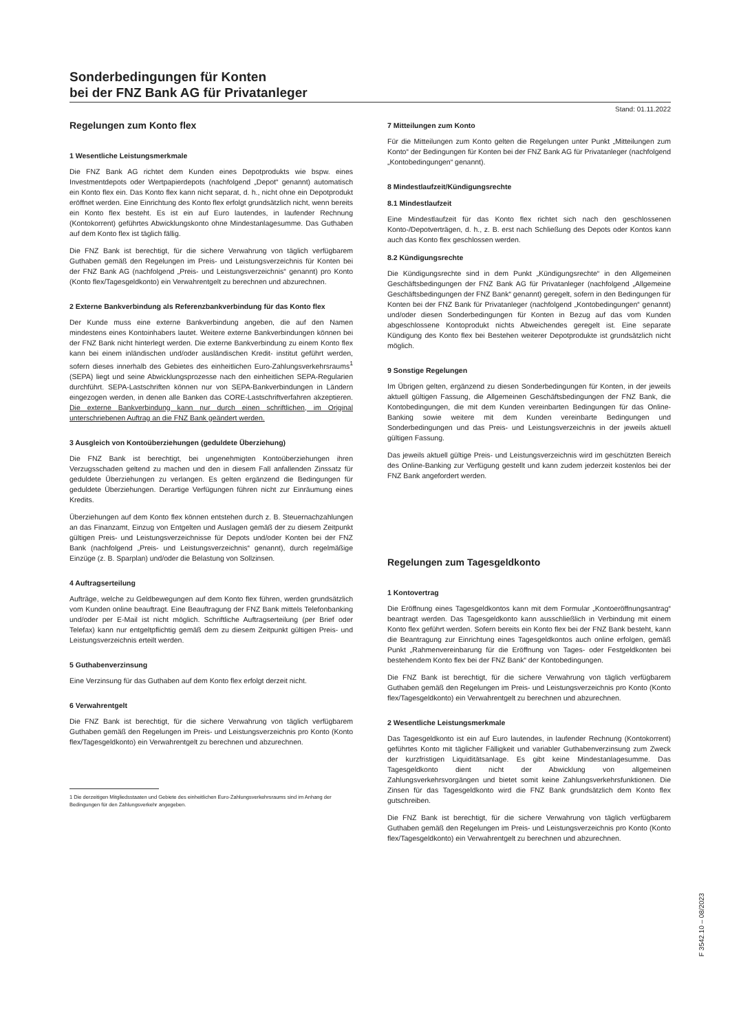Sonderbedingungen für Konten
bei der FNZ Bank AG für Privatanleger
Stand: 01.11.2022
Regelungen zum Konto flex
1 Wesentliche Leistungsmerkmale
Die FNZ Bank AG richtet dem Kunden eines Depotprodukts wie bspw. eines Investmentdepots oder Wertpapierdepots (nachfolgend „Depot“ genannt) automatisch ein Konto flex ein. Das Konto flex kann nicht separat, d. h., nicht ohne ein Depotprodukt eröffnet werden. Eine Einrichtung des Konto flex erfolgt grundsätzlich nicht, wenn bereits ein Konto flex besteht. Es ist ein auf Euro lautendes, in laufender Rechnung (Kontokorrent) geführtes Abwicklungskonto ohne Mindestanlagesumme. Das Guthaben auf dem Konto flex ist täglich fällig.
Die FNZ Bank ist berechtigt, für die sichere Verwahrung von täglich verfügbarem Guthaben gemäß den Regelungen im Preis- und Leistungsverzeichnis für Konten bei der FNZ Bank AG (nachfolgend „Preis- und Leistungsverzeichnis“ genannt) pro Konto (Konto flex/Tagesgeldkonto) ein Verwahrentgelt zu berechnen und abzurechnen.
2 Externe Bankverbindung als Referenzbankverbindung für das Konto flex
Der Kunde muss eine externe Bankverbindung angeben, die auf den Namen mindestens eines Kontoinhabers lautet. Weitere externe Bankverbindungen können bei der FNZ Bank nicht hinterlegt werden. Die externe Bankverbindung zu einem Konto flex kann bei einem inländischen und/oder ausländischen Kredit- institut geführt werden, sofern dieses innerhalb des Gebietes des einheitlichen Euro-Zahlungsverkehrsraums<sup>1</sup> (SEPA) liegt und seine Abwicklungsprozesse nach den einheitlichen SEPA-Regularien durchführt. SEPA-Lastschriften können nur von SEPA-Bankverbindungen in Ländern eingezogen werden, in denen alle Banken das CORE-Lastschriftverfahren akzeptieren. Die externe Bankverbindung kann nur durch einen schriftlichen, im Original unterschriebenen Auftrag an die FNZ Bank geändert werden.
3 Ausgleich von Kontoüberziehungen (geduldete Überziehung)
Die FNZ Bank ist berechtigt, bei ungenehmigten Kontoüberziehungen ihren Verzugsschaden geltend zu machen und den in diesem Fall anfallenden Zinssatz für geduldete Überziehungen zu verlangen. Es gelten ergänzend die Bedingungen für geduldete Überziehungen. Derartige Verfügungen führen nicht zur Einräumung eines Kredits.
Überziehungen auf dem Konto flex können entstehen durch z. B. Steuernachzahlungen an das Finanzamt, Einzug von Entgelten und Auslagen gemäß der zu diesem Zeitpunkt gültigen Preis- und Leistungsverzeichnisse für Depots und/oder Konten bei der FNZ Bank (nachfolgend „Preis- und Leistungsverzeichnis“ genannt), durch regelmäßige Einzüge (z. B. Sparplan) und/oder die Belastung von Sollzinsen.
4 Auftragserteilung
Aufträge, welche zu Geldbewegungen auf dem Konto flex führen, werden grundsätzlich vom Kunden online beauftragt. Eine Beauftragung der FNZ Bank mittels Telefonbanking und/oder per E-Mail ist nicht möglich. Schriftliche Auftragserteilung (per Brief oder Telefax) kann nur entgeltpflichtig gemäß dem zu diesem Zeitpunkt gültigen Preis- und Leistungsverzeichnis erteilt werden.
5 Guthabenverzinsung
Eine Verzinsung für das Guthaben auf dem Konto flex erfolgt derzeit nicht.
6 Verwahrentgelt
Die FNZ Bank ist berechtigt, für die sichere Verwahrung von täglich verfügbarem Guthaben gemäß den Regelungen im Preis- und Leistungsverzeichnis pro Konto (Konto flex/Tagesgeldkonto) ein Verwahrentgelt zu berechnen und abzurechnen.
1 Die derzeitigen Mitgliedsstaaten und Gebiete des einheitlichen Euro-Zahlungsverkehrsraums sind im Anhang der Bedingungen für den Zahlungsverkehr angegeben.
7 Mitteilungen zum Konto
Für die Mitteilungen zum Konto gelten die Regelungen unter Punkt „Mitteilungen zum Konto“ der Bedingungen für Konten bei der FNZ Bank AG für Privatanleger (nachfolgend „Kontobedingungen“ genannt).
8 Mindestlaufzeit/Kündigungsrechte
8.1 Mindestlaufzeit
Eine Mindestlaufzeit für das Konto flex richtet sich nach den geschlossenen Konto-/Depotverträgen, d. h., z. B. erst nach Schließung des Depots oder Kontos kann auch das Konto flex geschlossen werden.
8.2 Kündigungsrechte
Die Kündigungsrechte sind in dem Punkt „Kündigungsrechte“ in den Allgemeinen Geschäftsbedingungen der FNZ Bank AG für Privatanleger (nachfolgend „Allgemeine Geschäftsbedingungen der FNZ Bank“ genannt) geregelt, sofern in den Bedingungen für Konten bei der FNZ Bank für Privatanleger (nachfolgend „Kontobedingungen“ genannt) und/oder diesen Sonderbedingungen für Konten in Bezug auf das vom Kunden abgeschlossene Kontoprodukt nichts Abweichendes geregelt ist. Eine separate Kündigung des Konto flex bei Bestehen weiterer Depotprodukte ist grundsätzlich nicht möglich.
9 Sonstige Regelungen
Im Übrigen gelten, ergänzend zu diesen Sonderbedingungen für Konten, in der jeweils aktuell gültigen Fassung, die Allgemeinen Geschäftsbedingungen der FNZ Bank, die Kontobedingungen, die mit dem Kunden vereinbarten Bedingungen für das Online-Banking sowie weitere mit dem Kunden vereinbarte Bedingungen und Sonderbedingungen und das Preis- und Leistungsverzeichnis in der jeweils aktuell gültigen Fassung.
Das jeweils aktuell gültige Preis- und Leistungsverzeichnis wird im geschützten Bereich des Online-Banking zur Verfügung gestellt und kann zudem jederzeit kostenlos bei der FNZ Bank angefordert werden.
Regelungen zum Tagesgeldkonto
1 Kontovertrag
Die Eröffnung eines Tagesgeldkontos kann mit dem Formular „Kontoeröffnungsantrag“ beantragt werden. Das Tagesgeldkonto kann ausschließlich in Verbindung mit einem Konto flex geführt werden. Sofern bereits ein Konto flex bei der FNZ Bank besteht, kann die Beantragung zur Einrichtung eines Tagesgeldkontos auch online erfolgen, gemäß Punkt „Rahmenvereinbarung für die Eröffnung von Tages- oder Festgeldkonten bei bestehendem Konto flex bei der FNZ Bank“ der Kontobedingungen.
Die FNZ Bank ist berechtigt, für die sichere Verwahrung von täglich verfügbarem Guthaben gemäß den Regelungen im Preis- und Leistungsverzeichnis pro Konto (Konto flex/Tagesgeldkonto) ein Verwahrentgelt zu berechnen und abzurechnen.
2 Wesentliche Leistungsmerkmale
Das Tagesgeldkonto ist ein auf Euro lautendes, in laufender Rechnung (Kontokorrent) geführtes Konto mit täglicher Fälligkeit und variabler Guthabenverzinsung zum Zweck der kurzfristigen Liquiditätsanlage. Es gibt keine Mindestanlagesumme. Das Tagesgeldkonto dient nicht der Abwicklung von allgemeinen Zahlungsverkehrsvorgängen und bietet somit keine Zahlungsverkehrsfunktionen. Die Zinsen für das Tagesgeldkonto wird die FNZ Bank grundsätzlich dem Konto flex gutschreiben.
Die FNZ Bank ist berechtigt, für die sichere Verwahrung von täglich verfügbarem Guthaben gemäß den Regelungen im Preis- und Leistungsverzeichnis pro Konto (Konto flex/Tagesgeldkonto) ein Verwahrentgelt zu berechnen und abzurechnen.
F 3542.10 – 08/2023